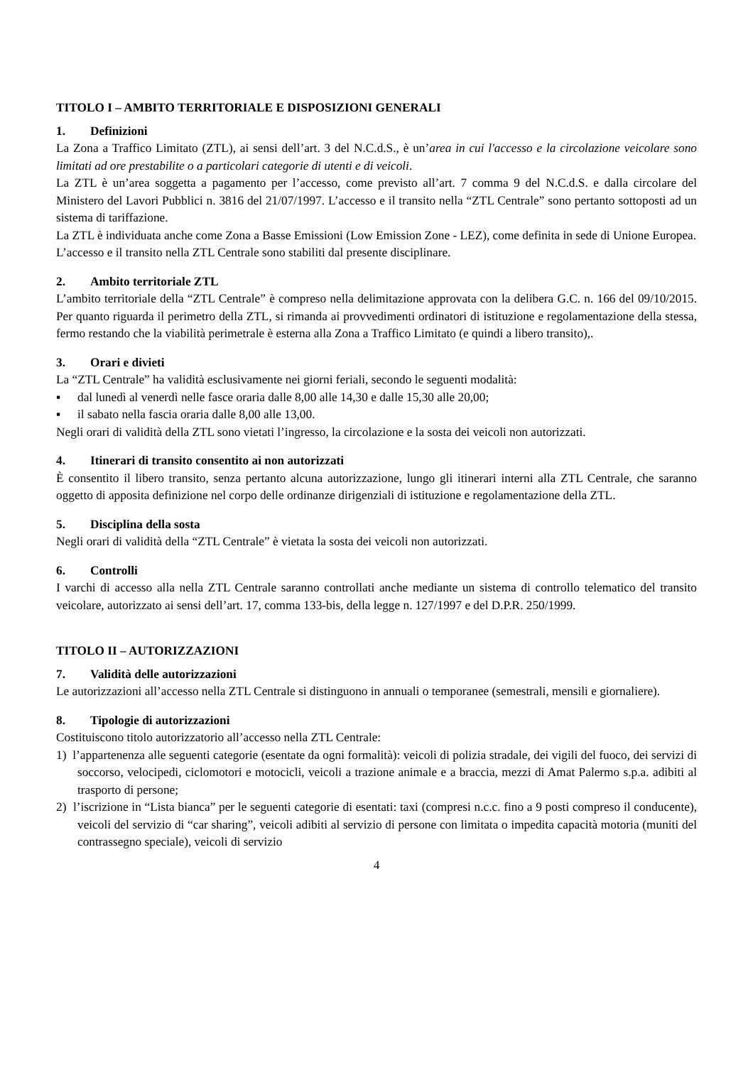TITOLO I – AMBITO TERRITORIALE E DISPOSIZIONI GENERALI
1. Definizioni
La Zona a Traffico Limitato (ZTL), ai sensi dell’art. 3 del N.C.d.S., è un’area in cui l'accesso e la circolazione veicolare sono limitati ad ore prestabilite o a particolari categorie di utenti e di veicoli.
La ZTL è un’area soggetta a pagamento per l’accesso, come previsto all’art. 7 comma 9 del N.C.d.S. e dalla circolare del Ministero del Lavori Pubblici n. 3816 del 21/07/1997. L’accesso e il transito nella “ZTL Centrale” sono pertanto sottoposti ad un sistema di tariffazione.
La ZTL è individuata anche come Zona a Basse Emissioni (Low Emission Zone - LEZ), come definita in sede di Unione Europea.
L’accesso e il transito nella ZTL Centrale sono stabiliti dal presente disciplinare.
2. Ambito territoriale ZTL
L’ambito territoriale della “ZTL Centrale” è compreso nella delimitazione approvata con la delibera G.C. n. 166 del 09/10/2015. Per quanto riguarda il perimetro della ZTL, si rimanda ai provvedimenti ordinatori di istituzione e regolamentazione della stessa, fermo restando che la viabilità perimetrale è esterna alla Zona a Traffico Limitato (e quindi a libero transito),.
3. Orari e divieti
La “ZTL Centrale” ha validità esclusivamente nei giorni feriali, secondo le seguenti modalità:
▪ dal lunedì al venerdì nelle fasce oraria dalle 8,00 alle 14,30 e dalle 15,30 alle 20,00;
▪ il sabato nella fascia oraria dalle 8,00 alle 13,00.
Negli orari di validità della ZTL sono vietati l’ingresso, la circolazione e la sosta dei veicoli non autorizzati.
4. Itinerari di transito consentito ai non autorizzati
È consentito il libero transito, senza pertanto alcuna autorizzazione, lungo gli itinerari interni alla ZTL Centrale, che saranno oggetto di apposita definizione nel corpo delle ordinanze dirigenziali di istituzione e regolamentazione della ZTL.
5. Disciplina della sosta
Negli orari di validità della “ZTL Centrale” è vietata la sosta dei veicoli non autorizzati.
6. Controlli
I varchi di accesso alla nella ZTL Centrale saranno controllati anche mediante un sistema di controllo telematico del transito veicolare, autorizzato ai sensi dell’art. 17, comma 133-bis, della legge n. 127/1997 e del D.P.R. 250/1999.
TITOLO II – AUTORIZZAZIONI
7. Validità delle autorizzazioni
Le autorizzazioni all’accesso nella ZTL Centrale si distinguono in annuali o temporanee (semestrali, mensili e giornaliere).
8. Tipologie di autorizzazioni
Costituiscono titolo autorizzatorio all’accesso nella ZTL Centrale:
1) l’appartenenza alle seguenti categorie (esentate da ogni formalità): veicoli di polizia stradale, dei vigili del fuoco, dei servizi di soccorso, velocipedi, ciclomotori e motocicli, veicoli a trazione animale e a braccia, mezzi di Amat Palermo s.p.a. adibiti al trasporto di persone;
2) l’iscrizione in “Lista bianca” per le seguenti categorie di esentati: taxi (compresi n.c.c. fino a 9 posti compreso il conducente), veicoli del servizio di “car sharing”, veicoli adibiti al servizio di persone con limitata o impedita capacità motoria (muniti del contrassegno speciale), veicoli di servizio
4